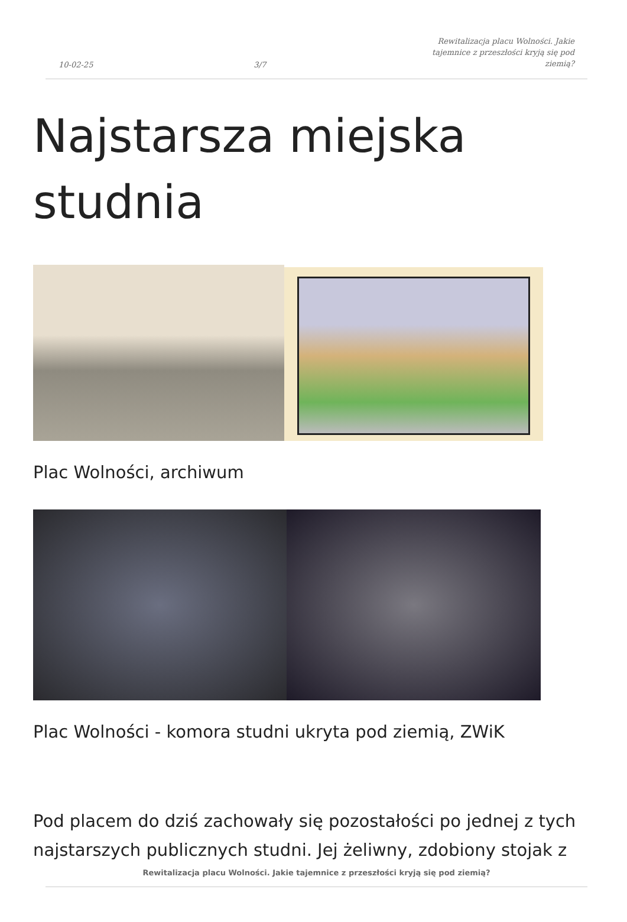10-02-25 3/7 Rewitalizacja placu Wolności. Jakie tajemnice z przeszłości kryją się pod ziemią?
Najstarsza miejska studnia
Plac Wolności, archiwum
Plac Wolności - komora studni ukryta pod ziemią, ZWiK
Pod placem do dziś zachowały się pozostałości po jednej z tych najstarszych publicznych studni. Jej żeliwny, zdobiony stojak z
Rewitalizacja placu Wolności. Jakie tajemnice z przeszłości kryją się pod ziemią?